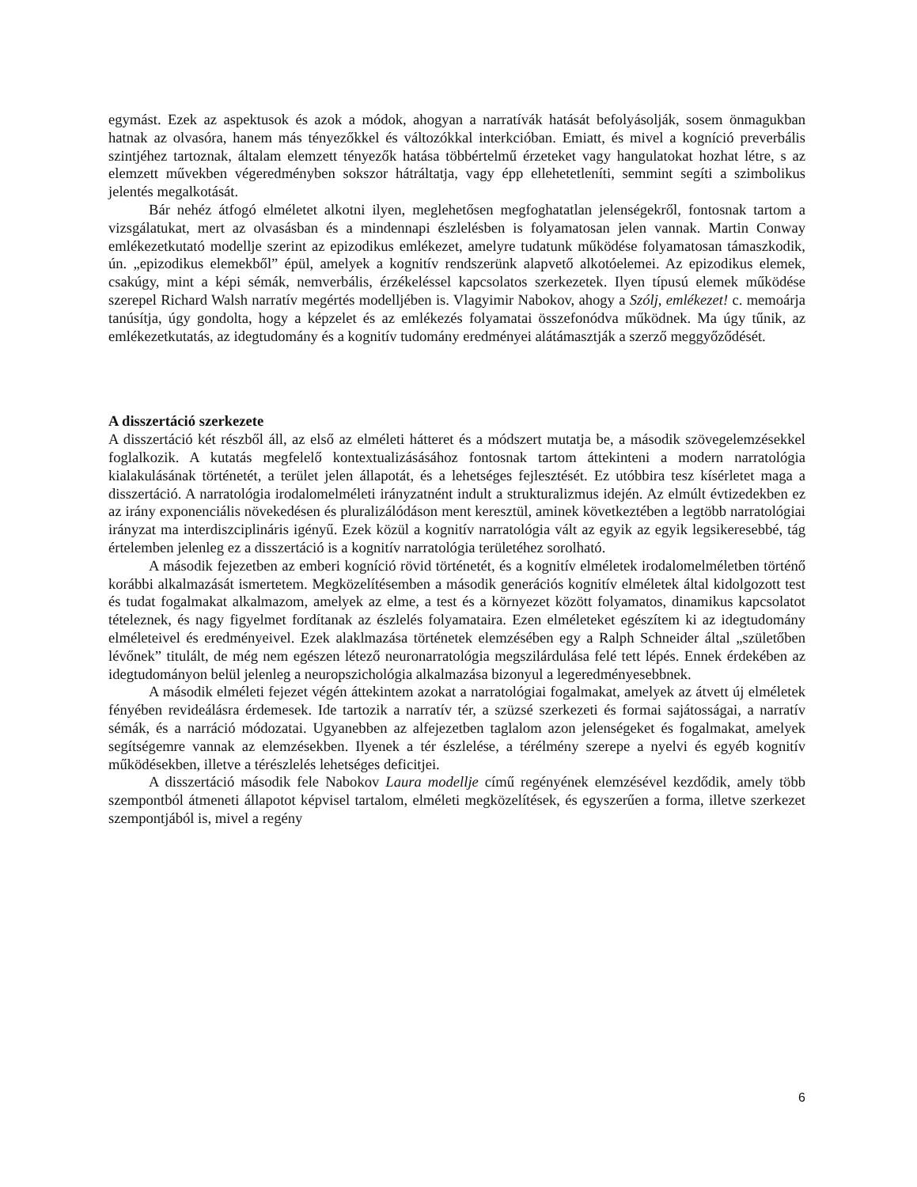egymást. Ezek az aspektusok és azok a módok, ahogyan a narratívák hatását befolyásolják, sosem önmagukban hatnak az olvasóra, hanem más tényezőkkel és változókkal interkcióban. Emiatt, és mivel a kogníció preverbális szintjéhez tartoznak, általam elemzett tényezők hatása többértelmű érzeteket vagy hangulatokat hozhat létre, s az elemzett művekben végeredményben sokszor hátráltatja, vagy épp ellehetetleníti, semmint segíti a szimbolikus jelentés megalkotását.
Bár nehéz átfogó elméletet alkotni ilyen, meglehetősen megfoghatatlan jelenségekről, fontosnak tartom a vizsgálatukat, mert az olvasásban és a mindennapi észlelésben is folyamatosan jelen vannak. Martin Conway emlékezetkutató modellje szerint az epizodikus emlékezet, amelyre tudatunk működése folyamatosan támaszkodik, ún. „epizodikus elemekből” épül, amelyek a kognitív rendszerünk alapvető alkotóelemei. Az epizodikus elemek, csakúgy, mint a képi sémák, nemverbális, érzékeléssel kapcsolatos szerkezetek. Ilyen típusú elemek működése szerepel Richard Walsh narratív megértés modelljében is. Vlagyimir Nabokov, ahogy a Szólj, emlékezet! c. memoárja tanúsítja, úgy gondolta, hogy a képzelet és az emlékezés folyamatai összefonódva működnek. Ma úgy tűnik, az emlékezetkutatás, az idegtudomány és a kognitív tudomány eredményei alátámasztják a szerző meggyőződését.
A disszertáció szerkezete
A disszertáció két részből áll, az első az elméleti hátteret és a módszert mutatja be, a második szövegelemzésekkel foglalkozik. A kutatás megfelelő kontextualizásásához fontosnak tartom áttekinteni a modern narratológia kialakulásának történetét, a terület jelen állapotát, és a lehetséges fejlesztését. Ez utóbbira tesz kísérletet maga a disszertáció. A narratológia irodalomelméleti irányzatnént indult a strukturalizmus idején. Az elmúlt évtizedekben ez az irány exponenciális növekedésen és pluralizálódáson ment keresztül, aminek következtében a legtöbb narratológiai irányzat ma interdiszciplináris igényű. Ezek közül a kognitív narratológia vált az egyik az egyik legsikeresebbé, tág értelemben jelenleg ez a disszertáció is a kognitív narratológia területéhez sorolható.
A második fejezetben az emberi kogníció rövid történetét, és a kognitív elméletek irodalomelméletben történő korábbi alkalmazását ismertetem. Megközelítésemben a második generációs kognitív elméletek által kidolgozott test és tudat fogalmakat alkalmazom, amelyek az elme, a test és a környezet között folyamatos, dinamikus kapcsolatot tételeznek, és nagy figyelmet fordítanak az észlelés folyamataira. Ezen elméleteket egészítem ki az idegtudomány elméleteivel és eredményeivel. Ezek alaklmazása történetek elemzésében egy a Ralph Schneider által „születőben lévőnek” titulált, de még nem egészen létező neuronarratológia megszilárdulása felé tett lépés. Ennek érdekében az idegtudományon belül jelenleg a neuropszichológia alkalmazása bizonyul a legeredményesebbnek.
A második elméleti fejezet végén áttekintem azokat a narratológiai fogalmakat, amelyek az átvett új elméletek fényében revideálásra érdemesek. Ide tartozik a narratív tér, a szüzsé szerkezeti és formai sajátosságai, a narratív sémák, és a narráció módozatai. Ugyanebben az alfejezetben taglalom azon jelenségeket és fogalmakat, amelyek segítségemre vannak az elemzésekben. Ilyenek a tér észlelése, a térélmény szerepe a nyelvi és egyéb kognitív működésekben, illetve a térészlelés lehetséges deficitjei.
A disszertáció második fele Nabokov Laura modellje című regényének elemzésével kezdődik, amely több szempontból átmeneti állapotot képvisel tartalom, elméleti megközelítések, és egyszerűen a forma, illetve szerkezet szempontjából is, mivel a regény
6